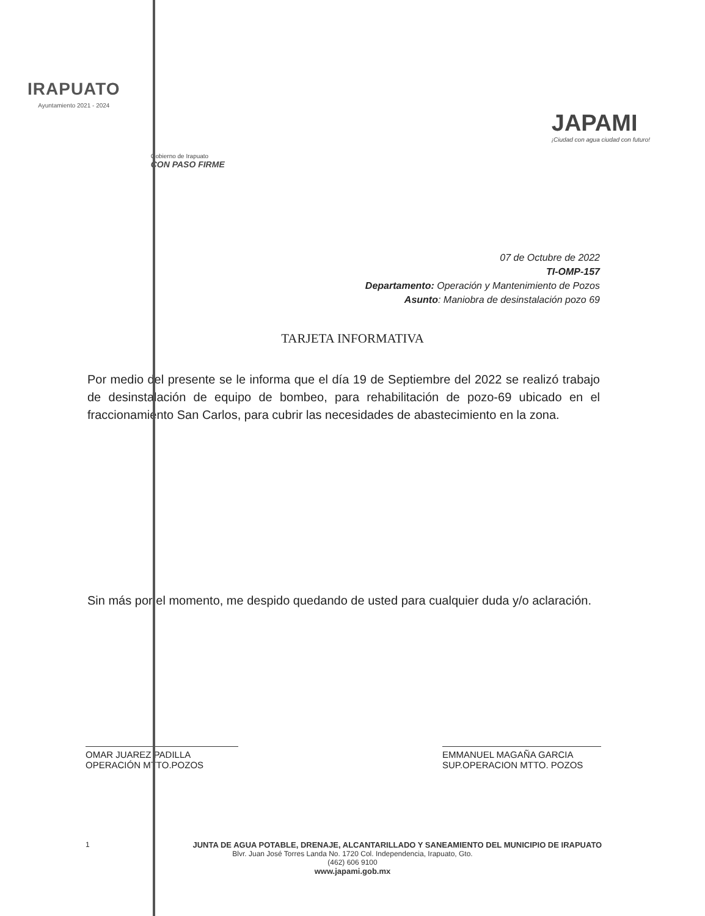IRAPUATO
Ayuntamiento 2021 - 2024
Gobierno de Irapuato
CON PASO FIRME
JAPAMI
¡Ciudad con agua ciudad con futuro!
07 de Octubre de 2022
TI-OMP-157
Departamento: Operación y Mantenimiento de Pozos
Asunto: Maniobra de desinstalación pozo 69
TARJETA INFORMATIVA
Por medio del presente se le informa que el día 19 de Septiembre del 2022 se realizó trabajo de desinstalación de equipo de bombeo, para rehabilitación de pozo-69 ubicado en el fraccionamiento San Carlos, para cubrir las necesidades de abastecimiento en la zona.
Sin más por el momento, me despido quedando de usted para cualquier duda y/o aclaración.
OMAR JUAREZ PADILLA
OPERACIÓN MTTO.POZOS
EMMANUEL MAGAÑA GARCIA
SUP.OPERACION MTTO. POZOS
1 JUNTA DE AGUA POTABLE, DRENAJE, ALCANTARILLADO Y SANEAMIENTO DEL MUNICIPIO DE IRAPUATO
Blvr. Juan José Torres Landa No. 1720 Col. Independencia, Irapuato, Gto.
(462) 606 9100
www.japami.gob.mx